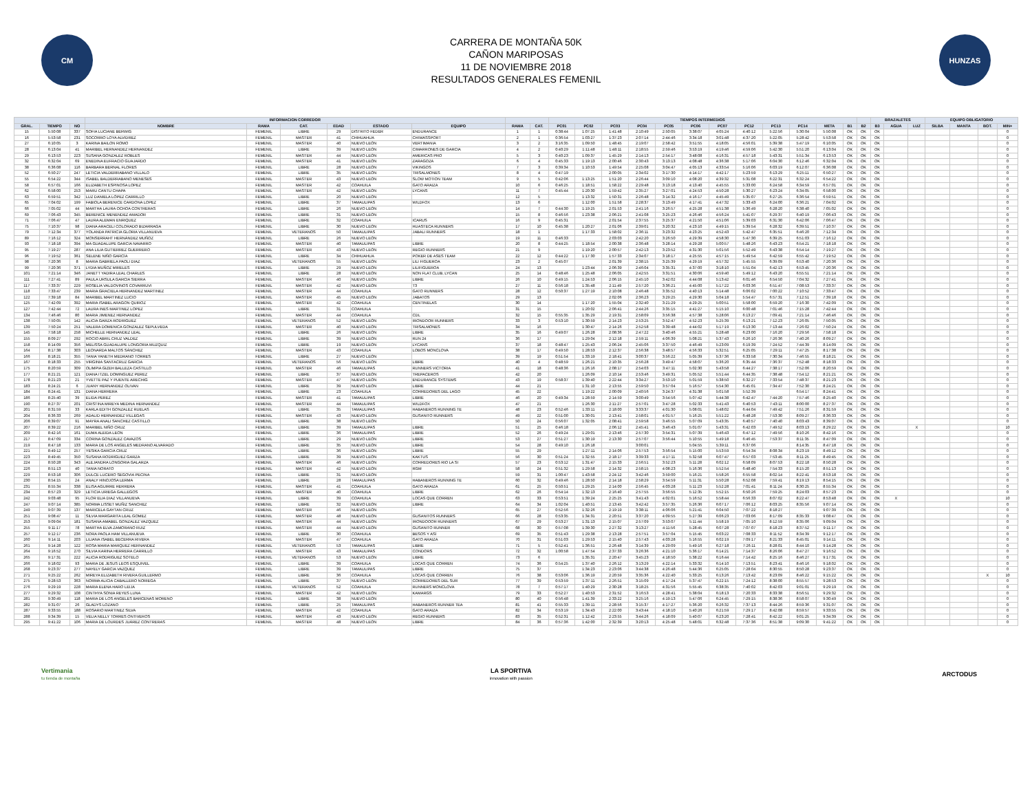CM
CARRERA DE MONTAÑA 50K
CAÑON MARIPOSAS
11 DE NOVIEMBRE 2018
RESULTADOS GENERALES FEMENIL
HUNZAS
| | | | INFORMACION CORREDOR | | | | | | | | TIEMPOS INTERMEDIOS | | | | | | | | | | | | | BRAZALETES | | | EQUIPO OBLIGATORIO | | | |
| --- | --- | --- | --- | --- | --- | --- | --- | --- | --- | --- | --- | --- | --- | --- | --- | --- | --- | --- | --- | --- | --- | --- | --- | --- | --- | --- | --- | --- | --- | --- |
| GRAL. | TIEMPO | NO | NOMBRE | RAMA | CAT. | EDAD | ESTADO | EQUIPO | RAMA | CAT. | PC01 | PC02 | PC03 | PC04 | PC05 | PC06 | PC07 | PC12 | PC13 | PC14 | META | B1 | B2 | B3 | AGUA | LUZ | SILBA | MANTA | BOT. | MIN+ |
| 15 | 5:50:08 | 337 | SOFIA LUCIANE BERWIG | FEMENIL | LIBRE | 29 | DISTRITO FEDER | ENDURANCE | 1 | 1 | 0:38:44 | 1:07:25 | 1:41:48 | 2:10:49 | 2:50:05 | 3:38:07 | 4:05:24 | 4:40:12 | 5:22:56 | 5:30:04 | 5:50:08 | OK | OK | OK | | | | | | 0 |
| 16 | 5:53:58 | 231 | SOCORRO LOYA ALVIDREZ | FEMENIL | MASTER | 41 | CHIHUAHUA | CHIWASSPORT | 2 | 1 | 0:36:54 | 1:03:27 | 1:37:23 | 2:07:14 | 2:44:46 | 3:34:18 | 3:01:48 | 4:37:20 | 5:22:05 | 5:28:42 | 5:53:58 | OK | OK | OK | | | | | | 0 |
| 27 | 6:10:05 | 3 | KARINA BAILON ROMO | FEMENIL | MASTER | 40 | NUEVO LEÓN | VERTIMANIA | 3 | 2 | 3:16:35 | 1:09:50 | 1:48:45 | 2:19:07 | 2:58:42 | 3:51:55 | 4:18:05 | 4:56:01 | 5:39:38 | 5:47:19 | 6:10:05 | OK | OK | OK | | | | | | 0 |
| 28 | 6:13:04 | 41 | MARIBEL HERNANDEZ HERNANDEZ | FEMENIL | LIBRE | 39 | NUEVO LEÓN | CIMARRONES DE GARCIA | 4 | 2 | 0:40:29 | 1:11:48 | 1:48:11 | 2:18:55 | 2:59:46 | 3:53:19 | 4:19:46 | 4:59:06 | 5:42:30 | 5:51:20 | 6:13:04 | OK | OK | OK | | | | | | 0 |
| 29 | 6:13:53 | 223 | SUSANA GONZALEZ ROBLES | FEMENIL | MASTER | 44 | NUEVO LEÓN | AMERICAS PRO | 5 | 3 | 0:40:23 | 1:09:37 | 1:45:29 | 2:14:13 | 2:54:17 | 3:48:08 | 4:16:31 | 4:57:18 | 5:43:31 | 5:51:34 | 6:13:53 | OK | OK | OK | | | | | | 0 |
| 32 | 6:32:04 | 69 | ENEDINA EUFRACIO GUAJARDO | FEMENIL | MASTER | 41 | NUEVO LEÓN | ZARAGOZA | 6 | 4 | 0:45:33 | 1:19:13 | 2:00:46 | 2:30:43 | 3:13:13 | 4:08:48 | 4:36:38 | 5:17:06 | 6:04:30 | 6:12:46 | 6:32:04 | OK | OK | OK | | | | | | 0 |
| 38 | 6:36:08 | 116 | BARBARA BERNAL FLORES | FEMENIL | LIBRE | 28 | NUEVO LEÓN | VIKINGOS | 7 | 3 | 0:39:34 | 1:10:53 | 1:49:54 | 2:25:08 | 3:04:47 | 4:05:13 | 4:33:54 | 5:16:06 | 6:03:19 | 6:12:07 | 6:36:08 | OK | OK | OK | | | | | | 0 |
| 52 | 6:50:27 | 247 | LETICIA VALDERRABANO VILLALO | FEMENIL | LIBRE | 35 | NUEVO LEÓN | TRISALMONES | 8 | 4 | 0:47:19 | | 2:00:05 | 2:34:02 | 3:17:30 | 4:14:17 | 4:42:17 | 5:23:59 | 6:13:29 | 6:25:11 | 6:50:27 | OK | OK | OK | | | | | | 0 |
| 55 | 6:54:22 | 344 | ISABEL BALDERRABANO MENESES | FEMENIL | MASTER | 43 | NUEVO LEÓN | SLOW MOTION TEAM | 9 | 5 | 0:42:06 | 1:13:25 | 1:51:20 | 2:26:44 | 3:09:10 | 4:08:20 | 4:39:32 | 5:31:08 | 6:22:31 | 6:32:24 | 6:54:22 | OK | OK | OK | | | | | | 0 |
| 58 | 6:57:01 | 166 | ELIZABETH ESPINOSA LOPEZ | FEMENIL | MASTER | 42 | COAHUILA | GATO ARAIZA | 10 | 6 | 0:46:25 | 1:18:51 | 1:58:22 | 2:29:48 | 3:13:18 | 4:13:40 | 4:45:55 | 5:33:00 | 6:24:58 | 6:34:59 | 6:57:01 | OK | OK | OK | | | | | | 0 |
| 62 | 6:58:00 | 253 | MARU CANTU CHAPA | FEMENIL | MASTER | 42 | NUEVO LEÓN | LYCANS | 11 | 7 | 0:45:44 | 1:20:30 | 1:59:42 | 2:35:27 | 3:27:01 | 4:24:53 | 4:50:28 | 5:30:27 | 6:23:24 | 6:34:05 | 6:58:00 | OK | OK | OK | | | | | | 0 |
| 63 | 6:59:51 | 342 | LUZ DANIELA LÓPEZ CARRILLO | FEMENIL | LIBRE | 20 | NUEVO LEÓN | | 12 | 5 | | 1:13:32 | 1:50:31 | 2:26:48 | 3:14:32 | 4:16:17 | 4:45:49 | 5:35:07 | 6:27:25 | 6:36:54 | 6:59:51 | OK | OK | OK | | | | | | 0 |
| 65 | 7:04:02 | 199 | FABIOLA BERENICE CARDONA LOPEZ | FEMENIL | LIBRE | 37 | TAMAULIPAS | WILDFOX | 13 | 6 | | 1:12:00 | 1:51:58 | 2:28:37 | 3:13:49 | 4:17:41 | 4:47:32 | 5:33:43 | 6:24:00 | 6:36:21 | 7:04:02 | OK | OK | OK | | | | | | 0 |
| 66 | 7:05:02 | 44 | MARTHA LAURA OCHOA CONTRERAS | FEMENIL | LIBRE | 26 | NUEVO LEÓN | | 14 | 7 | 0:44:30 | 1:19:25 | 2:01:53 | 2:41:16 | 3:26:57 | 4:25:28 | 4:51:38 | 5:36:49 | 6:28:20 | 6:38:40 | 7:05:02 | OK | OK | OK | | | | | | 0 |
| 69 | 7:06:43 | 345 | BERENICE MENENDEZ AMADOR | FEMENIL | LIBRE | 31 | NUEVO LEÓN | | 15 | 8 | 0:46:56 | 1:23:38 | 2:06:21 | 2:41:08 | 3:25:23 | 4:26:46 | 4:56:24 | 5:41:07 | 6:29:37 | 6:40:19 | 7:06:43 | OK | OK | OK | | | | | | 0 |
| 71 | 7:06:47 | 47 | LAURA ALEMAN ENRIQUEZ | FEMENIL | LIBRE | 32 | COAHUILA | ICARUS | 16 | 9 | 0:45:31 | | 2:01:54 | 2:37:55 | 3:25:37 | 4:21:50 | 4:51:06 | 5:39:03 | 6:31:30 | 6:42:06 | 7:06:47 | OK | OK | OK | | | | | | 0 |
| 75 | 7:10:37 | 98 | DIANA ARACELI COLORADO BIZARRAGA | FEMENIL | LIBRE | 30 | NUEVO LEÓN | HUASTECA RUNNERS | 17 | 10 | 0:45:38 | 1:20:27 | 2:01:06 | 2:39:01 | 3:20:32 | 4:23:10 | 4:49:15 | 5:39:54 | 6:28:32 | 6:39:51 | 7:10:37 | OK | OK | OK | | | | | | 0 |
| 79 | 7:12:34 | 377 | YOLANDA PATRICIA GLORIA VILLANUEVA | FEMENIL | VETERANOS | 50 | TAMAULIPAS | JABALI RUNNERS | 18 | 1 | | 1:17:33 | 1:58:02 | 2:36:11 | 3:23:32 | 4:23:25 | 4:52:43 | 5:42:47 | 6:35:51 | 6:46:20 | 7:12:34 | OK | OK | OK | | | | | | 0 |
| 89 | 7:16:12 | 324 | MONSERRAHT HERNÁNDEZ MUÑOZ | FEMENIL | LIBRE | 26 | NUEVO LEÓN | | 19 | 11 | 0:46:33 | | 2:03:03 | 2:42:20 | 3:26:50 | 4:29:39 | 4:58:30 | 5:47:30 | 6:39:25 | 6:51:03 | 7:16:12 | OK | OK | OK | | | | | | 0 |
| 93 | 7:18:18 | 394 | MA GUADALUPE GARCIA NAVARRO | FEMENIL | MASTER | 40 | TAMAULIPAS | LIBRE | 20 | 8 | 0:44:25 | 1:18:54 | 2:00:38 | 2:36:48 | 3:28:14 | 4:29:28 | 5:00:57 | 5:48:26 | 6:43:23 | 6:54:21 | 7:18:18 | OK | OK | OK | | | | | | 0 |
| 95 | 7:19:27 | 287 | ANA LILIA GUTIERREZ GUERRERO | FEMENIL | MASTER | 43 | NUEVO LEÓN | REGIO RUNNERS | 21 | 9 | | 1:19:20 | 2:00:57 | 2:42:13 | 3:23:52 | 4:31:30 | 5:01:56 | 5:52:49 | 6:43:38 | 6:54:14 | 7:19:27 | OK | OK | OK | | | | | | 0 |
| 96 | 7:19:52 | 361 | SELENE NIÑO GARCÍA | FEMENIL | LIBRE | 34 | CHIHUAHUA | POKER DE ASES TEAM | 22 | 12 | 0:44:22 | 1:17:30 | 1:57:33 | 2:34:07 | 3:18:17 | 4:25:55 | 4:57:15 | 5:49:54 | 6:42:59 | 6:55:42 | 7:19:52 | OK | OK | OK | | | | | | 0 |
| 98 | 7:20:36 | 8 | MARIA GABRIELA PAOLI DIAZ | FEMENIL | VETERANOS | 55 | NUEVO LEÓN | LILI FIGUEROA | 23 | 2 | 0:45:07 | | 2:01:39 | 2:38:15 | 3:25:39 | 4:29:19 | 4:57:32 | 5:45:55 | 6:39:09 | 6:53:40 | 7:20:36 | OK | OK | OK | | | | | | 0 |
| 99 | 7:20:36 | 371 | LYDIA MUÑOZ MIRELES | FEMENIL | LIBRE | 29 | NUEVO LEÓN | LILIFIGUEROA | 24 | 13 | | 1:23:44 | 2:06:39 | 2:46:04 | 3:35:31 | 4:37:00 | 3:18:10 | 5:51:04 | 6:42:13 | 6:53:45 | 7:20:36 | OK | OK | OK | | | | | | 0 |
| 101 | 7:21:14 | 346 | JANETT YADIRA LEAL CHARLES | FEMENIL | LIBRE | 28 | NUEVO LEÓN | NON FLAT CLUB, LYCAN | 25 | 14 | 0:48:46 | 1:25:48 | 2:06:05 | 2:42:55 | 3:31:51 | 4:30:06 | 4:59:40 | 5:49:12 | 6:43:20 | 6:55:51 | 7:21:14 | OK | OK | OK | | | | | | 0 |
| 111 | 7:27:41 | 89 | PAULA URSULA GARCIA SIERRA | FEMENIL | MASTER | 40 | NUEVO LEÓN | LIBRE | 26 | 10 | 0:49:15 | 1:24:53 | 2:06:15 | 2:45:10 | 3:42:02 | 4:44:08 | 5:13:42 | 6:01:46 | 6:54:50 | 7:04:32 | 7:27:41 | OK | OK | OK | | | | | | 0 |
| 117 | 7:33:37 | 229 | ROSELIA VALDOVINOS COVARRUVI | FEMENIL | MASTER | 42 | NUEVO LEÓN | T3 | 27 | 11 | 0:56:18 | 1:35:48 | 2:11:49 | 2:57:20 | 3:36:21 | 4:45:00 | 5:17:22 | 6:03:36 | 6:51:47 | 7:08:53 | 7:33:37 | OK | OK | OK | | | | | | 0 |
| 118 | 7:33:47 | 239 | MARIA GRACIELA HERNANDEZ MARTINEZ | FEMENIL | MASTER | 44 | COAHUILA | GATO RUNNERS | 28 | 12 | 0:50:37 | 1:27:19 | 2:10:08 | 2:46:48 | 3:35:52 | 4:40:13 | 5:14:48 | 6:06:02 | 7:00:22 | 7:10:52 | 7:33:47 | OK | OK | OK | | | | | | 0 |
| 122 | 7:39:18 | 84 | MARIBEL MARTINEZ LUCIO | FEMENIL | MASTER | 45 | NUEVO LEÓN | JABATOS | 29 | 13 | | | 2:02:06 | 2:36:23 | 3:29:25 | 4:29:30 | 5:04:18 | 5:54:47 | 6:57:31 | 7:12:51 | 7:39:18 | OK | OK | OK | | | | | | 0 |
| 125 | 7:42:09 | 392 | MARIA ISABEL ARAGON QUIROZ | FEMENIL | MASTER | 42 | COAHUILA | CENTINELAS | 30 | 14 | | 1:17:20 | 1:55:04 | 2:32:40 | 3:21:29 | 4:29:25 | 5:00:51 | 5:58:00 | 6:59:20 | 7:16:30 | 7:42:09 | OK | OK | OK | | | | | | 0 |
| 127 | 7:42:44 | 72 | LAURA INES MARTINEZ LOPEZ | FEMENIL | LIBRE | 31 | COAHUILA | | 31 | 15 | | 1:20:02 | 2:06:41 | 2:44:26 | 3:35:15 | 4:41:27 | 5:15:10 | 6:00:48 | 7:01:46 | 7:15:28 | 7:42:44 | OK | OK | OK | | | | | | 0 |
| 134 | 7:46:46 | 80 | MARIA JIMENEZ HERNANDEZ | FEMENIL | MASTER | 44 | COAHUILA | CDL | 32 | 15 | 0:55:35 | 1:35:29 | 2:19:31 | 2:58:09 | 3:56:38 | 4:57:38 | 5:28:06 | 6:13:27 | 7:09:41 | 7:21:14 | 7:46:46 | OK | OK | OK | | | | | | 0 |
| 138 | 7:50:05 | 142 | ALICIA GARZA RODRIGUEZ | FEMENIL | VETERANOS | 52 | NUEVO LEÓN | IRONDOOR RUNNERS | 33 | 3 | 0:53:10 | 1:30:59 | 2:14:23 | 2:53:25 | 3:52:47 | 4:52:23 | 5:25:39 | 6:13:21 | 7:12:23 | 7:26:05 | 7:50:05 | OK | OK | OK | | | | | | 0 |
| 139 | 7:50:24 | 251 | VALERA DOMENICA GONZALEZ SEPULVEDA | FEMENIL | MASTER | 40 | NUEVO LEÓN | TRISALMONES | 34 | 16 | | 1:30:47 | 2:14:26 | 2:52:58 | 3:39:48 | 4:44:02 | 5:17:19 | 6:13:30 | 7:13:44 | 7:26:02 | 7:50:24 | OK | OK | OK | | | | | | 0 |
| 145 | 7:58:18 | 258 | MICHELLE HERNANDEZ LEAL | FEMENIL | LIBRE | 26 | NUEVO LEÓN | LIBRE | 35 | 16 | 0:49:07 | 1:26:28 | 2:08:36 | 2:47:22 | 3:40:46 | 4:55:21 | 5:28:48 | 6:23:00 | 7:16:20 | 7:29:56 | 7:58:18 | OK | OK | OK | | | | | | 0 |
| 155 | 8:09:27 | 292 | ROCIO ABRIL CRUZ VALDEZ | FEMENIL | LIBRE | 39 | NUEVO LEÓN | RUN 24 | 36 | 17 | | 1:29:04 | 2:12:18 | 2:59:11 | 4:06:39 | 5:08:21 | 5:37:43 | 6:26:10 | 7:26:36 | 7:40:26 | 8:09:27 | OK | OK | OK | | | | | | 0 |
| 158 | 8:14:09 | 356 | MELISSA GUADALUPE LONGORIA MUZQUIZ | FEMENIL | LIBRE | 19 | NUEVO LEÓN | LYCANS | 37 | 18 | 0:48:47 | 1:25:43 | 2:06:24 | 2:45:06 | 3:37:50 | 4:46:49 | 5:23:09 | 6:19:39 | 7:24:52 | 7:44:39 | 8:14:09 | OK | OK | OK | | | | | | 0 |
| 164 | 8:17:38 | 303 | LEONARDA MALTOS SÁNCHEZ | FEMENIL | MASTER | 43 | COAHUILA | LOBOS MONCLOVA | 38 | 17 | 0:49:50 | 1:28:53 | 2:12:37 | 2:56:38 | 3:48:57 | 4:56:33 | 5:32:51 | 6:25:05 | 7:29:11 | 7:47:25 | 8:17:38 | OK | OK | OK | | | | | | 0 |
| 166 | 8:18:21 | 355 | TANIA YANETH MEDRANO TORRES | FEMENIL | LIBRE | 27 | NUEVO LEÓN | | 39 | 19 | 0:51:54 | 1:33:19 | 2:18:41 | 3:00:37 | 3:56:22 | 5:05:39 | 5:37:36 | 6:33:58 | 7:30:34 | 7:46:55 | 8:18:21 | OK | OK | OK | | | | | | 0 |
| 167 | 8:18:33 | 255 | VIRGINIA SANTACRUZ GARCIA | FEMENIL | VETERANOS | 56 | NUEVO LEÓN | LIBRE | 40 | 4 | 0:48:59 | 1:26:21 | 2:10:35 | 2:56:28 | 3:49:47 | 4:58:07 | 5:36:20 | 6:35:44 | 7:36:37 | 7:52:48 | 8:18:33 | OK | OK | OK | | | | | | 0 |
| 175 | 8:20:59 | 309 | OLIMPIA GIZEH BALLEZA CASTILLO | FEMENIL | MASTER | 46 | TAMAULIPAS | RUNNERS VICTORIA | 41 | 18 | 0:48:36 | 1:26:16 | 2:08:17 | 2:54:03 | 3:47:11 | 5:02:30 | 5:43:58 | 6:44:27 | 7:38:17 | 7:52:06 | 8:20:59 | OK | OK | OK | | | | | | 0 |
| 177 | 8:21:21 | 121 | DIANA ITZEL DOMINGUEZ PEREZ | FEMENIL | LIBRE | 37 | NUEVO LEÓN | TREPACEROS | 42 | 20 | | 1:26:09 | 2:10:14 | 2:53:46 | 3:49:31 | 5:05:52 | 5:51:44 | 6:44:35 | 7:38:48 | 7:54:12 | 8:21:21 | OK | OK | OK | | | | | | 0 |
| 178 | 8:21:23 | 21 | YVETTE PAZ Y PUENTE ARECHIG | FEMENIL | MASTER | 47 | NUEVO LEÓN | ENDURANCE SYSTEMS | 43 | 19 | 0:58:37 | 1:39:40 | 2:22:44 | 3:34:27 | 3:53:10 | 5:01:59 | 5:38:50 | 6:32:27 | 7:33:54 | 7:48:37 | 8:21:23 | OK | OK | OK | | | | | | 0 |
| 183 | 8:24:21 | 6 | JUANY HERNANDEZ OLIVAN | FEMENIL | LIBRE | 39 | NUEVO LEÓN | LIBRE | 44 | 21 | | 1:31:10 | 2:13:55 | 2:59:50 | 3:57:04 | 5:16:57 | 5:54:30 | 6:45:01 | 7:34:47 | 7:52:30 | 8:24:21 | OK | OK | OK | | | | | | 0 |
| 184 | 8:24:41 | 131 | DIANA HERRERA | FEMENIL | LIBRE | 23 | COAHUILA | CORREDORES DEL LAGO | 45 | 22 | | 1:19:22 | 2:00:09 | 2:40:56 | 3:24:37 | 4:31:38 | 5:01:58 | 5:52:39 | | 6:54:17 | 8:24:41 | OK | OK | OK | | | | | | 0 |
| 186 | 8:25:40 | 39 | ELIDA PEREZ | FEMENIL | MASTER | 41 | TAMAULIPAS | LIBRE | 46 | 20 | 0:49:34 | 1:28:59 | 2:14:59 | 3:00:49 | 3:54:56 | 5:07:42 | 5:44:38 | 6:42:47 | 7:44:20 | 7:57:46 | 8:25:40 | OK | OK | OK | | | | | | 0 |
| 190 | 8:27:37 | 201 | CRISTINA MIREYA MEDINA HERNANDEZ | FEMENIL | MASTER | 44 | TAMAULIPAS | WILDFOX | 47 | 21 | | 1:26:30 | 2:11:27 | 2:57:01 | 3:47:28 | 5:02:33 | 5:41:43 | 6:40:53 | 7:43:11 | 8:00:00 | 8:27:37 | OK | OK | OK | | | | | | 0 |
| 201 | 8:31:59 | 33 | KARLA EDITH GONZALEZ RUELAS | FEMENIL | LIBRE | 35 | TAMAULIPAS | HABANEROS RUNNING TE | 48 | 23 | 0:52:46 | 1:33:11 | 2:18:00 | 3:33:37 | 4:01:30 | 5:08:01 | 5:48:02 | 6:44:04 | 7:49:42 | 7:51:26 | 8:31:59 | OK | OK | OK | | | | | | 0 |
| 204 | 8:36:33 | 269 | ADALID HERNANDEZ VILLEGAS | FEMENIL | MASTER | 43 | NUEVO LEÓN | GUSANITO RUNNERS | 49 | 22 | 0:51:00 | 1:30:01 | 2:13:41 | 2:58:01 | 4:01:57 | 5:16:25 | 5:51:22 | 6:48:28 | 7:53:30 | 8:09:27 | 8:36:33 | OK | OK | OK | | | | | | 0 |
| 206 | 8:39:07 | 91 | MAYRA ANALI SANCHEZ CASTILLO | FEMENIL | LIBRE | 38 | NUEVO LEÓN | | 50 | 24 | 0:56:07 | 1:32:05 | 2:08:41 | 2:59:58 | 3:46:55 | 5:07:09 | 5:43:35 | 6:40:57 | 7:40:40 | 8:03:43 | 8:39:07 | OK | OK | OK | | | | | | 0 |
| 207 | 8:39:22 | 216 | MARIBEL NIÑO CRUZ | FEMENIL | LIBRE | 39 | TAMAULIPAS | LIBRE | 51 | 25 | 0:46:18 | | 2:06:12 | 2:45:41 | 3:46:43 | 5:01:07 | 5:43:31 | 6:42:03 | 7:49:52 | 8:03:13 | 8:29:22 | OK | OK | OK | | X | | | | 10 |
| 209 | 8:42:16 | 161 | DUMA ALEIDA LEON | FEMENIL | LIBRE | 36 | TAMAULIPAS | LIBRE | 52 | 26 | 0:49:24 | 1:29:01 | 2:13:46 | 2:57:30 | 3:54:31 | 5:07:39 | 5:46:43 | 6:47:12 | 7:49:56 | 8:10:26 | 8:42:16 | OK | OK | OK | | | | | | 0 |
| 217 | 8:47:09 | 334 | CORINA GONZÁLEZ CAVAZOS | FEMENIL | LIBRE | 29 | NUEVO LEÓN | LIBRE | 53 | 27 | 0:51:27 | 1:30:19 | 2:13:30 | 2:57:07 | 3:56:44 | 5:10:55 | 5:49:18 | 6:46:45 | 7:53:37 | 8:11:35 | 8:47:09 | OK | OK | OK | | | | | | 0 |
| 219 | 8:47:18 | 133 | MARIA DE LOS ANGELES MEDRANO ALVARADO | FEMENIL | LIBRE | 35 | NUEVO LEÓN | LIBRE | 54 | 28 | 0:49:10 | 1:26:18 | | 3:00:01 | | 5:04:55 | 5:39:11 | 6:37:06 | | 8:14:35 | 8:47:18 | OK | OK | OK | | | | | | 0 |
| 221 | 8:49:12 | 257 | YESIKA GARCIA CRUZ | FEMENIL | LIBRE | 36 | NUEVO LEÓN | LIBRE | 55 | 29 | | 1:27:11 | 2:14:06 | 2:57:53 | 3:56:54 | 5:15:00 | 5:53:59 | 6:54:34 | 8:08:34 | 8:23:19 | 8:49:12 | OK | OK | OK | | | | | | 0 |
| 223 | 8:49:45 | 350 | SUSANA RODRIGUEZ GARZA | FEMENIL | LIBRE | 39 | NUEVO LEÓN | KAKTUS | 56 | 30 | 0:51:24 | 1:32:55 | 2:18:17 | 3:39:33 | 4:17:11 | 5:32:58 | 6:07:47 | 6:57:03 | 7:53:45 | 8:11:25 | 8:49:45 | OK | OK | OK | | | | | | 0 |
| 224 | 8:50:28 | 343 | ALEJANDRA LONGORIA GALARZA | FEMENIL | MASTER | 46 | NUEVO LEÓN | CORREDORES RIO LA SI | 57 | 23 | 0:53:12 | 1:31:47 | 2:15:33 | 2:56:51 | 3:52:23 | 5:11:28 | 6:02:12 | 6:58:09 | 8:07:53 | 8:22:18 | 8:50:28 | OK | OK | OK | | | | | | 0 |
| 226 | 8:51:13 | 40 | TANIA NORATO | FEMENIL | MASTER | 42 | NUEVO LEÓN | RGM | 58 | 24 | 0:51:32 | 1:29:58 | 2:14:32 | 2:58:15 | 4:08:23 | 5:16:36 | 5:52:54 | 6:48:40 | 7:54:33 | 8:15:20 | 8:51:13 | OK | OK | OK | | | | | | 0 |
| 229 | 8:53:18 | 306 | DULCE LUCERO SEGOVIA PECINA | FEMENIL | LIBRE | 31 | NUEVO LEÓN | | 59 | 31 | 1:00:47 | 1:43:58 | 2:24:12 | 3:42:46 | 3:59:00 | 5:16:21 | 5:58:26 | 6:55:58 | 8:02:14 | 8:22:41 | 8:53:18 | OK | OK | OK | | | | | | 0 |
| 230 | 8:54:15 | 24 | ANALY HINOJOSA LERMA | FEMENIL | LIBRE | 28 | TAMAULIPAS | HABANEROS RUNNING TE | 60 | 32 | 0:49:46 | 1:28:50 | 2:14:18 | 2:58:29 | 3:54:59 | 5:11:31 | 5:50:28 | 6:52:08 | 7:59:41 | 8:19:13 | 8:54:15 | OK | OK | OK | | | | | | 0 |
| 231 | 8:55:34 | 338 | ELISA AGUIRRE HERRERA | FEMENIL | MASTER | 41 | COAHUILA | GATO ARAIZA | 61 | 25 | 0:50:51 | 1:29:25 | 2:14:00 | 2:56:45 | 4:03:28 | 5:11:23 | 5:52:28 | 7:01:41 | 8:11:24 | 8:30:25 | 8:55:34 | OK | OK | OK | | | | | | 0 |
| 234 | 8:57:23 | 329 | LETICIA URIEGA GALLEGOS | FEMENIL | MASTER | 40 | COAHUILA | LIBRE | 62 | 26 | 0:54:14 | 1:32:13 | 2:16:40 | 2:57:55 | 3:56:55 | 5:12:35 | 5:52:15 | 6:50:26 | 7:59:25 | 8:24:03 | 8:57:23 | OK | OK | OK | | | | | | 0 |
| 242 | 9:03:48 | 95 | FLOR ELIA DIAZ VILLANUEVA | FEMENIL | LIBRE | 39 | COAHUILA | LOCAS QUE CORREN | 63 | 33 | 0:53:51 | 1:39:24 | 2:25:25 | 3:41:43 | 4:02:01 | 5:16:52 | 5:58:44 | 6:56:33 | 8:07:02 | 8:22:47 | 8:53:48 | OK | OK | OK | X | | | | | 10 |
| 247 | 9:07:14 | 385 | NORMA LISSET MUÑIZ SANCHEZ | FEMENIL | LIBRE | 32 | NUEVO LEÓN | LIBRE | 64 | 34 | 1:02:04 | 1:40:51 | 2:13:45 | 3:42:42 | 3:57:35 | 5:26:36 | 6:07:17 | 7:06:12 | 8:03:25 | 8:35:56 | 9:07:14 | OK | OK | OK | | | | | | 0 |
| 249 | 9:07:39 | 137 | MARICELA GAYTAN CRUZ | FEMENIL | MASTER | 46 | NUEVO LEÓN | | 65 | 27 | 0:52:56 | 1:32:26 | 2:19:19 | 3:38:11 | 4:06:06 | 5:21:41 | 6:04:50 | 7:07:22 | 8:18:27 | | 9:07:39 | OK | OK | OK | | | | | | 0 |
| 251 | 9:08:47 | 11 | SILVIA MARGARITA LEAL GOMEZ | FEMENIL | MASTER | 48 | NUEVO LEÓN | GUSANITOS RUNNERS | 66 | 28 | 0:53:35 | 1:34:31 | 2:20:51 | 3:37:20 | 4:09:55 | 5:27:39 | 6:06:23 | 7:03:06 | 8:17:09 | 8:35:33 | 9:08:47 | OK | OK | OK | | | | | | 0 |
| 253 | 9:09:04 | 181 | SUSANA AMABEL GONZALEZ VAZQUEZ | FEMENIL | MASTER | 44 | NUEVO LEÓN | IRONDOOOR RUNNERS | 67 | 29 | 0:53:27 | 1:31:13 | 2:15:07 | 2:57:09 | 3:53:07 | 5:11:44 | 5:58:19 | 7:05:10 | 8:12:59 | 8:35:06 | 9:09:04 | OK | OK | OK | | | | | | 0 |
| 255 | 9:11:17 | 78 | MARTHA ELVA ZAMORANO RUIZ | FEMENIL | MASTER | 44 | NUEVO LEÓN | GUSANITO RUNNER | 68 | 30 | 0:57:08 | 1:39:30 | 2:27:32 | 3:13:27 | 4:11:56 | 5:28:45 | 6:07:28 | 7:07:07 | 8:18:23 | 8:37:52 | 9:11:17 | OK | OK | OK | | | | | | 0 |
| 257 | 9:12:17 | 236 | NORA PAOLA HAM VILLANUEVA | FEMENIL | LIBRE | 30 | COAHUILA | BESOS Y ASÍ | 69 | 35 | 0:51:43 | 1:29:38 | 2:13:28 | 2:57:51 | 3:57:04 | 5:15:45 | 6:03:22 | 7:08:33 | 8:11:52 | 8:34:39 | 9:12:17 | OK | OK | OK | | | | | | 0 |
| 260 | 9:14:11 | 203 | LILIANA ISABEL BECERRA RIVERA | FEMENIL | MASTER | 47 | COAHUILA | GATO ARAIZA | 70 | 31 | 0:51:03 | 1:29:53 | 2:15:40 | 2:57:43 | 4:03:28 | 5:16:55 | 6:02:19 | 7:09:17 | 8:21:33 | 8:45:01 | 9:14:11 | OK | OK | OK | | | | | | 0 |
| 261 | 9:14:28 | 122 | ROSA MARIA MARQUEZ HERNANDEZ | FEMENIL | VETERANOS | 53 | TAMAULIPAS | LIBRE | 71 | 5 | 0:52:41 | 1:36:51 | 2:26:48 | 3:14:39 | 4:29:09 | 5:49:16 | 6:27:18 | 7:26:11 | 8:28:01 | 8:44:10 | 9:14:28 | OK | OK | OK | | | | | | 0 |
| 264 | 9:16:52 | 270 | SILVIA KARINA HERRERA CARRILLO | FEMENIL | MASTER | 43 | TAMAULIPAS | CONDORS | 72 | 32 | 1:00:58 | 1:47:54 | 2:37:33 | 3:26:36 | 4:21:10 | 5:36:17 | 6:14:21 | 7:14:37 | 8:26:06 | 8:47:27 | 9:16:52 | OK | OK | OK | | | | | | 0 |
| 265 | 9:17:31 | 222 | ALICIA RODRIGUEZ SOTELO | FEMENIL | VETERANOS | 53 | NUEVO LEÓN | LIBRE | 73 | 6 | | 1:35:31 | 2:20:47 | 3:45:23 | 4:18:50 | 5:38:22 | 6:16:44 | 7:14:42 | 8:25:16 | 8:46:27 | 9:17:31 | OK | OK | OK | | | | | | 0 |
| 266 | 9:18:02 | 93 | MARIA DE JESUS LEOS ESQUIVEL | FEMENIL | LIBRE | 39 | COAHUILA | LOCAS QUE CORREN | 74 | 36 | 0:54:25 | 1:37:40 | 2:26:12 | 3:13:29 | 4:22:14 | 5:33:32 | 6:14:10 | 7:13:51 | 8:23:41 | 8:46:16 | 9:18:02 | OK | OK | OK | | | | | | 0 |
| 268 | 9:23:37 | 277 | NAYELY GARCIA VAZQUEZ | FEMENIL | LIBRE | 39 | TAMAULIPAS | LIBRE | 75 | 37 | | 1:34:23 | 2:23:06 | 3:44:38 | 4:26:48 | 5:44:36 | 6:25:05 | 7:28:04 | 8:30:55 | 8:50:28 | 9:23:37 | OK | OK | OK | | | | | | 0 |
| 271 | 9:25:22 | 262 | MIREYA ELIZABETH RIVERA GUILLERMO | FEMENIL | LIBRE | 36 | COAHUILA | LOCAS QUE CORREN | 76 | 38 | 0:53:06 | 1:36:19 | 2:20:59 | 3:35:36 | 4:22:40 | 5:33:25 | 6:13:26 | 7:13:42 | 8:23:09 | 8:46:22 | 9:15:22 | OK | OK | OK | | | | | X | 10 |
| 275 | 9:28:53 | 363 | NORMA ALICIA CABALLERO NORIEGA | FEMENIL | LIBRE | 37 | NUEVO LEÓN | CORREDORES DEL SUR | 77 | 39 | 0:53:59 | 1:37:11 | 2:26:51 | 3:15:09 | 4:17:24 | 5:37:47 | 6:22:15 | 7:24:12 | 8:38:00 | 8:55:57 | 9:28:53 | OK | OK | OK | | | | | | 0 |
| 276 | 9:29:19 | 228 | MARIA ELENA HARO LEIJA | FEMENIL | VETERANOS | 52 | COAHUILA | RUNNERS MONCLOVA | 78 | 7 | 0:57:17 | 1:40:29 | 2:30:28 | 3:18:25 | 4:31:56 | 5:55:45 | 6:38:35 | 7:40:02 | 8:42:03 | 9:01:01 | 9:29:19 | OK | OK | OK | | | | | | 0 |
| 277 | 9:29:32 | 108 | CINTHYA SONIA REYES LUNA | FEMENIL | MASTER | 42 | NUEVO LEÓN | KAMARGS | 79 | 33 | 0:52:27 | 1:40:53 | 2:31:52 | 3:16:53 | 4:28:41 | 5:38:04 | 6:18:13 | 7:20:33 | 8:33:38 | 8:56:51 | 9:29:32 | OK | OK | OK | | | | | | 0 |
| 281 | 9:30:49 | 118 | MARIA DE LOS ANGELES BARCENAS MORENO | FEMENIL | LIBRE | 38 | NUEVO LEÓN | | 80 | 40 | 0:56:48 | 1:41:39 | 2:33:22 | 3:25:16 | 4:19:13 | 5:47:06 | 6:24:45 | 7:29:15 | 8:38:36 | 8:58:07 | 9:30:49 | OK | OK | OK | | | | | | 0 |
| 282 | 9:31:07 | 26 | GLADYS LOZANO | FEMENIL | LIBRE | 25 | TAMAULIPAS | HABANEROS RUNNER TEA | 81 | 41 | 0:55:33 | 1:39:11 | 2:28:56 | 3:15:37 | 4:17:27 | 5:36:20 | 6:26:32 | 7:37:13 | 8:44:26 | 8:59:36 | 9:31:07 | OK | OK | OK | | | | | | 0 |
| 287 | 9:33:55 | 188 | ROSARIO MARTINEZ SILVA | FEMENIL | MASTER | 42 | COAHUILA | GATO ARAIZA | 82 | 34 | 0:53:19 | 1:34:43 | 2:22:00 | 3:43:44 | 4:18:10 | 5:40:26 | 6:21:59 | 7:29:17 | 8:42:08 | 8:59:57 | 9:33:55 | OK | OK | OK | | | | | | 0 |
| 288 | 9:34:39 | 15 | VELIA NELLY TORRES ONTIVEROS | FEMENIL | MASTER | 43 | NUEVO LEÓN | REGIO RUNNERS | 83 | 35 | 0:52:31 | 1:12:42 | 2:23:55 | 3:44:26 | 4:18:09 | 5:40:07 | 6:23:20 | 7:28:41 | 8:42:22 | 9:01:25 | 9:34:39 | OK | OK | OK | | | | | | 0 |
| 295 | 9:41:22 | 106 | MARIA DE LOURDES JUÁREZ CONTRERAS | FEMENIL | MASTER | 48 | NUEVO LEÓN | LIBRE | 84 | 36 | 0:57:36 | 1:42:00 | 2:32:39 | 3:20:13 | 4:25:48 | 5:48:01 | 6:32:48 | 7:37:36 | 8:51:38 | 9:09:30 | 9:41:22 | OK | OK | OK | | | | | | 0 |
Vertimania
tu tienda de montaña
LA SPORTIVA
innovation with passion
ARCTODUS